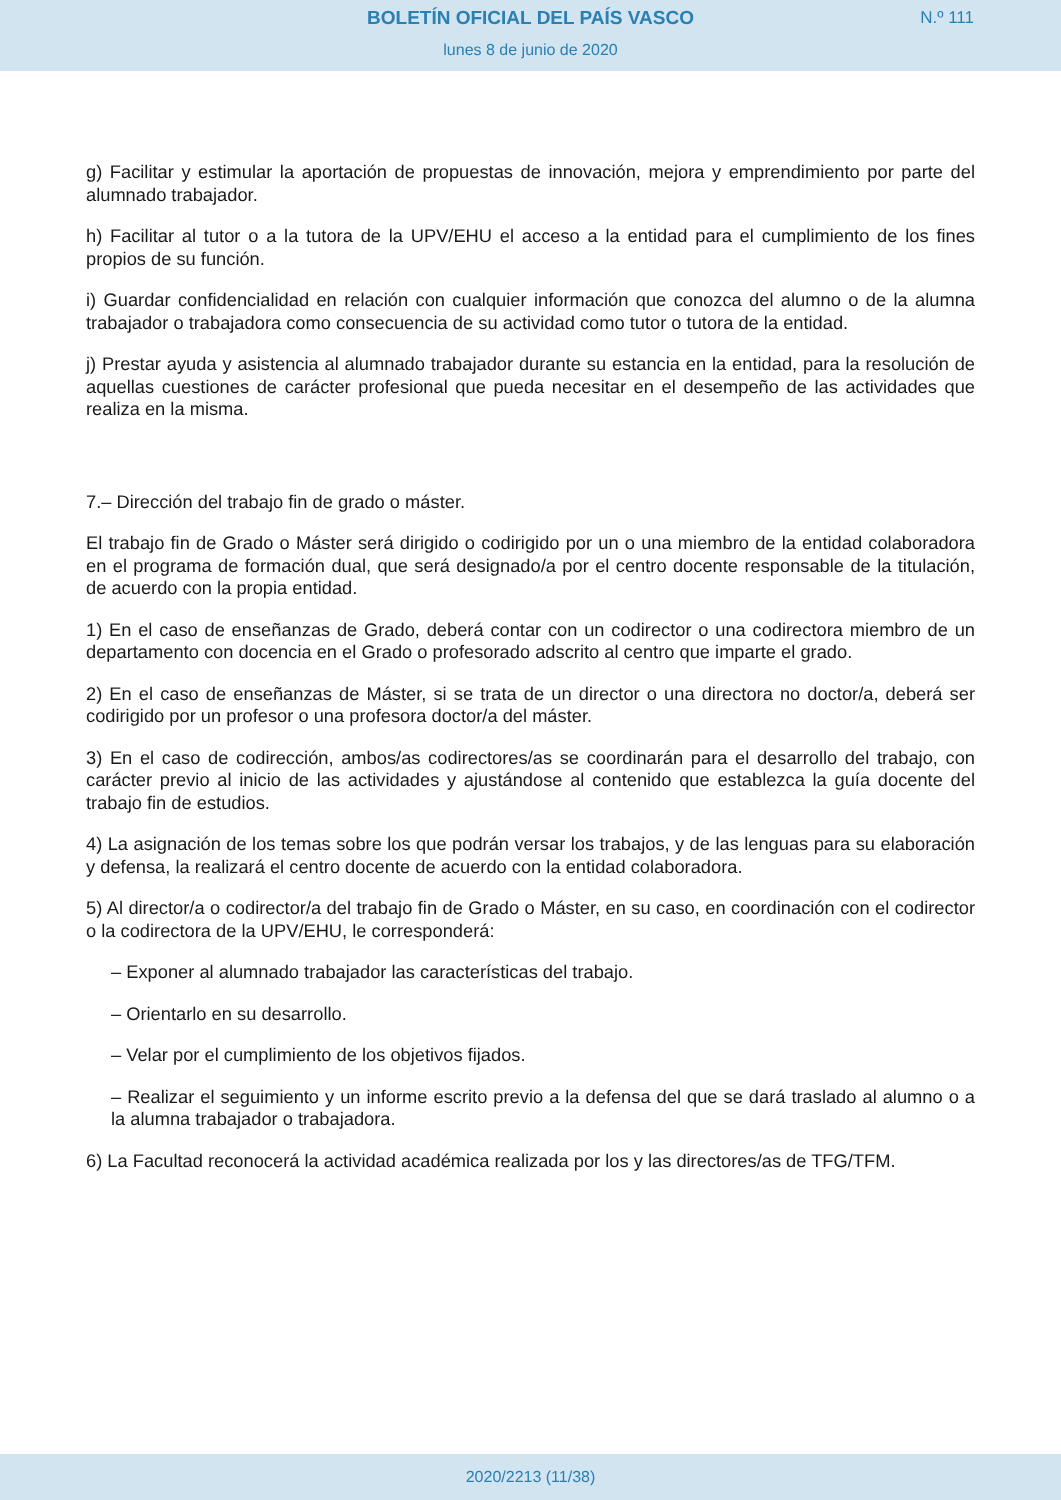BOLETÍN OFICIAL DEL PAÍS VASCO
N.º 111
lunes 8 de junio de 2020
g) Facilitar y estimular la aportación de propuestas de innovación, mejora y emprendimiento por parte del alumnado trabajador.
h) Facilitar al tutor o a la tutora de la UPV/EHU el acceso a la entidad para el cumplimiento de los fines propios de su función.
i) Guardar confidencialidad en relación con cualquier información que conozca del alumno o de la alumna trabajador o trabajadora como consecuencia de su actividad como tutor o tutora de la entidad.
j) Prestar ayuda y asistencia al alumnado trabajador durante su estancia en la entidad, para la resolución de aquellas cuestiones de carácter profesional que pueda necesitar en el desempeño de las actividades que realiza en la misma.
7.– Dirección del trabajo fin de grado o máster.
El trabajo fin de Grado o Máster será dirigido o codirigido por un o una miembro de la entidad colaboradora en el programa de formación dual, que será designado/a por el centro docente responsable de la titulación, de acuerdo con la propia entidad.
1) En el caso de enseñanzas de Grado, deberá contar con un codirector o una codirectora miembro de un departamento con docencia en el Grado o profesorado adscrito al centro que imparte el grado.
2) En el caso de enseñanzas de Máster, si se trata de un director o una directora no doctor/a, deberá ser codirigido por un profesor o una profesora doctor/a del máster.
3) En el caso de codirección, ambos/as codirectores/as se coordinarán para el desarrollo del trabajo, con carácter previo al inicio de las actividades y ajustándose al contenido que establezca la guía docente del trabajo fin de estudios.
4) La asignación de los temas sobre los que podrán versar los trabajos, y de las lenguas para su elaboración y defensa, la realizará el centro docente de acuerdo con la entidad colaboradora.
5) Al director/a o codirector/a del trabajo fin de Grado o Máster, en su caso, en coordinación con el codirector o la codirectora de la UPV/EHU, le corresponderá:
– Exponer al alumnado trabajador las características del trabajo.
– Orientarlo en su desarrollo.
– Velar por el cumplimiento de los objetivos fijados.
– Realizar el seguimiento y un informe escrito previo a la defensa del que se dará traslado al alumno o a la alumna trabajador o trabajadora.
6) La Facultad reconocerá la actividad académica realizada por los y las directores/as de TFG/TFM.
2020/2213 (11/38)